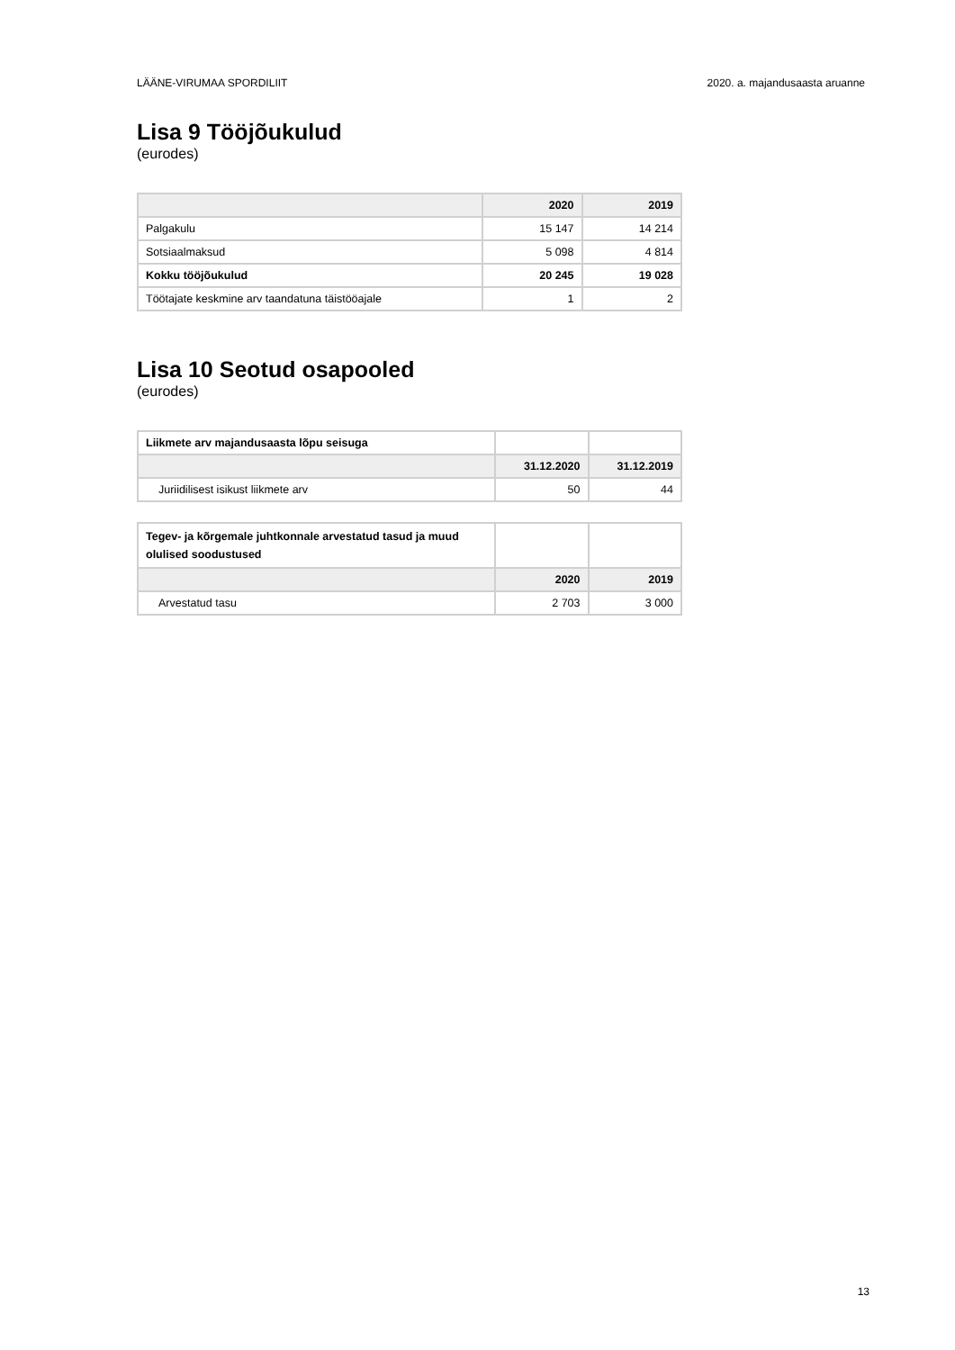LÄÄNE-VIRUMAA SPORDILIIT 2020. a. majandusaasta aruanne
Lisa 9 Tööjõukulud
(eurodes)
| | 2020 | 2019 |
| --- | --- | --- |
| Palgakulu | 15 147 | 14 214 |
| Sotsiaalmaksud | 5 098 | 4 814 |
| Kokku tööjõukulud | 20 245 | 19 028 |
| Töötajate keskmine arv taandatuna täistööajale | 1 | 2 |
Lisa 10 Seotud osapooled
(eurodes)
| Liikmete arv majandusaasta lõpu seisuga | | |
| | 31.12.2020 | 31.12.2019 |
| Juriidilisest isikust liikmete arv | 50 | 44 |
| Tegev- ja kõrgemale juhtkonnale arvestatud tasud ja muud olulised soodustused | | |
| | 2020 | 2019 |
| Arvestatud tasu | 2 703 | 3 000 |
13